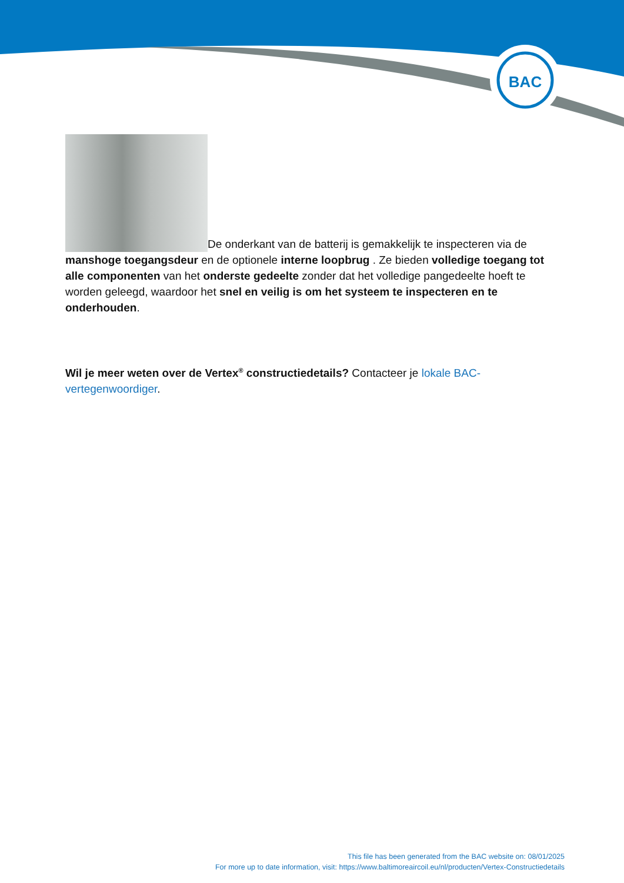BAC
De onderkant van de batterij is gemakkelijk te inspecteren via de manshoge toegangsdeur en de optionele interne loopbrug . Ze bieden volledige toegang tot alle componenten van het onderste gedeelte zonder dat het volledige pangedeelte hoeft te worden geleegd, waardoor het snel en veilig is om het systeem te inspecteren en te onderhouden.
Wil je meer weten over de Vertex<sup>®</sup> constructiedetails? Contacteer je lokale BAC-vertegenwoordiger.
This file has been generated from the BAC website on: 08/01/2025
For more up to date information, visit: https://www.baltimoreaircoil.eu/nl/producten/Vertex-Constructiedetails